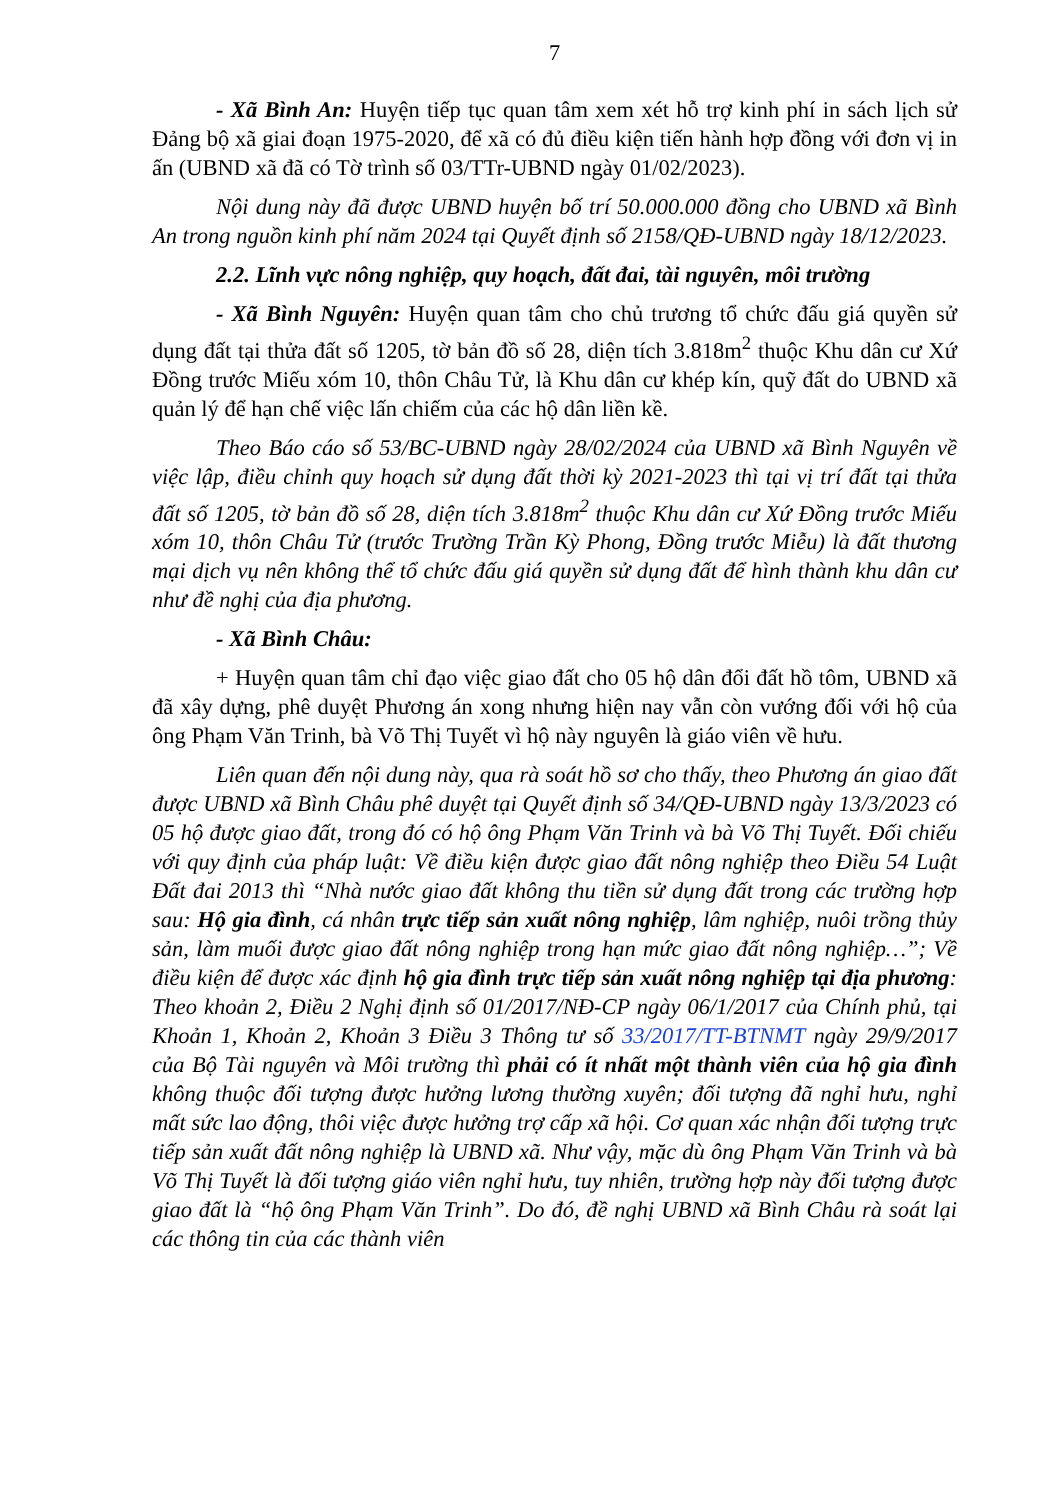7
- Xã Bình An: Huyện tiếp tục quan tâm xem xét hỗ trợ kinh phí in sách lịch sử Đảng bộ xã giai đoạn 1975-2020, để xã có đủ điều kiện tiến hành hợp đồng với đơn vị in ấn (UBND xã đã có Tờ trình số 03/TTr-UBND ngày 01/02/2023).
Nội dung này đã được UBND huyện bố trí 50.000.000 đồng cho UBND xã Bình An trong nguồn kinh phí năm 2024 tại Quyết định số 2158/QĐ-UBND ngày 18/12/2023.
2.2. Lĩnh vực nông nghiệp, quy hoạch, đất đai, tài nguyên, môi trường
- Xã Bình Nguyên: Huyện quan tâm cho chủ trương tổ chức đấu giá quyền sử dụng đất tại thửa đất số 1205, tờ bản đồ số 28, diện tích 3.818m<sup>2</sup> thuộc Khu dân cư Xứ Đồng trước Miếu xóm 10, thôn Châu Tử, là Khu dân cư khép kín, quỹ đất do UBND xã quản lý để hạn chế việc lấn chiếm của các hộ dân liền kề.
Theo Báo cáo số 53/BC-UBND ngày 28/02/2024 của UBND xã Bình Nguyên về việc lập, điều chỉnh quy hoạch sử dụng đất thời kỳ 2021-2023 thì tại vị trí đất tại thửa đất số 1205, tờ bản đồ số 28, diện tích 3.818m<sup>2</sup> thuộc Khu dân cư Xứ Đồng trước Miếu xóm 10, thôn Châu Tử (trước Trường Trần Kỳ Phong, Đồng trước Miễu) là đất thương mại dịch vụ nên không thể tổ chức đấu giá quyền sử dụng đất để hình thành khu dân cư như đề nghị của địa phương.
- Xã Bình Châu:
+ Huyện quan tâm chỉ đạo việc giao đất cho 05 hộ dân đổi đất hồ tôm, UBND xã đã xây dựng, phê duyệt Phương án xong nhưng hiện nay vẫn còn vướng đối với hộ của ông Phạm Văn Trinh, bà Võ Thị Tuyết vì hộ này nguyên là giáo viên về hưu.
Liên quan đến nội dung này, qua rà soát hồ sơ cho thấy, theo Phương án giao đất được UBND xã Bình Châu phê duyệt tại Quyết định số 34/QĐ-UBND ngày 13/3/2023 có 05 hộ được giao đất, trong đó có hộ ông Phạm Văn Trinh và bà Võ Thị Tuyết. Đối chiếu với quy định của pháp luật: Về điều kiện được giao đất nông nghiệp theo Điều 54 Luật Đất đai 2013 thì “Nhà nước giao đất không thu tiền sử dụng đất trong các trường hợp sau: Hộ gia đình, cá nhân trực tiếp sản xuất nông nghiệp, lâm nghiệp, nuôi trồng thủy sản, làm muối được giao đất nông nghiệp trong hạn mức giao đất nông nghiệp…”; Về điều kiện để được xác định hộ gia đình trực tiếp sản xuất nông nghiệp tại địa phương: Theo khoản 2, Điều 2 Nghị định số 01/2017/NĐ-CP ngày 06/1/2017 của Chính phủ, tại Khoản 1, Khoản 2, Khoản 3 Điều 3 Thông tư số 33/2017/TT-BTNMT ngày 29/9/2017 của Bộ Tài nguyên và Môi trường thì phải có ít nhất một thành viên của hộ gia đình không thuộc đối tượng được hưởng lương thường xuyên; đối tượng đã nghỉ hưu, nghỉ mất sức lao động, thôi việc được hưởng trợ cấp xã hội. Cơ quan xác nhận đối tượng trực tiếp sản xuất đất nông nghiệp là UBND xã. Như vậy, mặc dù ông Phạm Văn Trinh và bà Võ Thị Tuyết là đối tượng giáo viên nghỉ hưu, tuy nhiên, trường hợp này đối tượng được giao đất là “hộ ông Phạm Văn Trinh”. Do đó, đề nghị UBND xã Bình Châu rà soát lại các thông tin của các thành viên